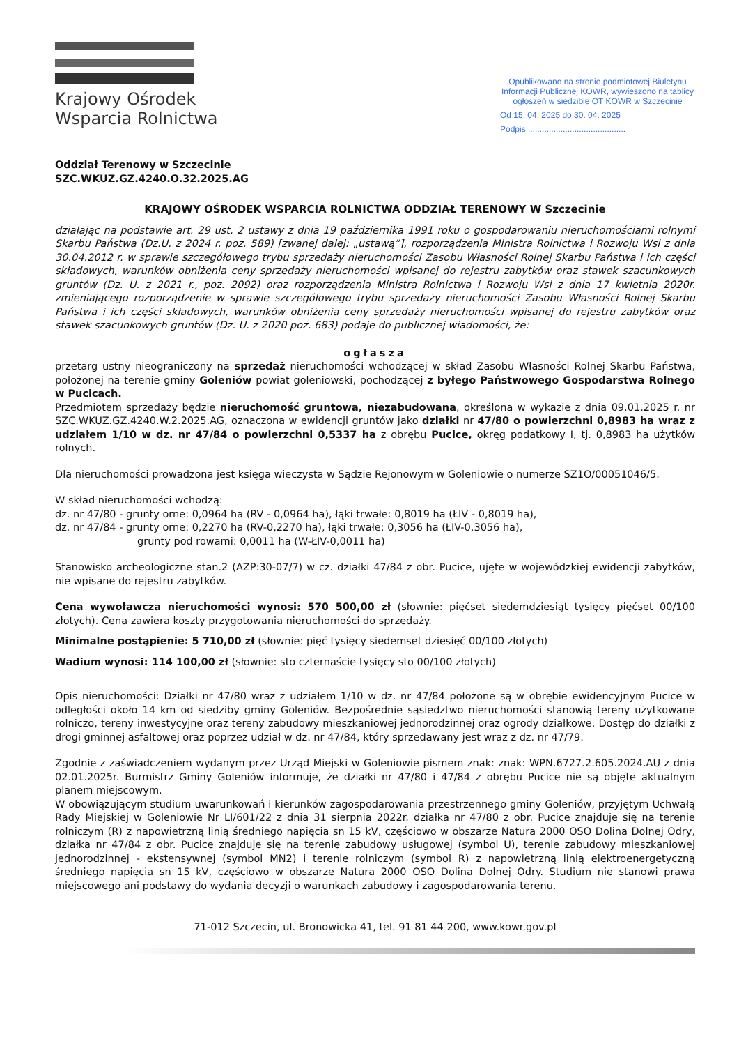Krajowy Ośrodek
Wsparcia Rolnictwa
Opublikowano na stronie podmiotowej Biuletynu Informacji Publicznej KOWR, wywieszono na tablicy ogłoszeń w siedzibie OT KOWR w Szczecinie
Od 15. 04. 2025 do 30. 04. 2025
Podpis ..........................................
Oddział Terenowy w Szczecinie
SZC.WKUZ.GZ.4240.O.32.2025.AG
KRAJOWY OŚRODEK WSPARCIA ROLNICTWA ODDZIAŁ TERENOWY W Szczecinie
działając na podstawie art. 29 ust. 2 ustawy z dnia 19 października 1991 roku o gospodarowaniu nieruchomościami rolnymi Skarbu Państwa (Dz.U. z 2024 r. poz. 589) [zwanej dalej: „ustawą”], rozporządzenia Ministra Rolnictwa i Rozwoju Wsi z dnia 30.04.2012 r. w sprawie szczegółowego trybu sprzedaży nieruchomości Zasobu Własności Rolnej Skarbu Państwa i ich części składowych, warunków obniżenia ceny sprzedaży nieruchomości wpisanej do rejestru zabytków oraz stawek szacunkowych gruntów (Dz. U. z 2021 r., poz. 2092) oraz rozporządzenia Ministra Rolnictwa i Rozwoju Wsi z dnia 17 kwietnia 2020r. zmieniającego rozporządzenie w sprawie szczegółowego trybu sprzedaży nieruchomości Zasobu Własności Rolnej Skarbu Państwa i ich części składowych, warunków obniżenia ceny sprzedaży nieruchomości wpisanej do rejestru zabytków oraz stawek szacunkowych gruntów (Dz. U. z 2020 poz. 683) podaje do publicznej wiadomości, że:
ogłasza
przetarg ustny nieograniczony na sprzedaż nieruchomości wchodzącej w skład Zasobu Własności Rolnej Skarbu Państwa, położonej na terenie gminy Goleniów powiat goleniowski, pochodzącej z byłego Państwowego Gospodarstwa Rolnego w Pucicach.
Przedmiotem sprzedaży będzie nieruchomość gruntowa, niezabudowana, określona w wykazie z dnia 09.01.2025 r. nr SZC.WKUZ.GZ.4240.W.2.2025.AG, oznaczona w ewidencji gruntów jako działki nr 47/80 o powierzchni 0,8983 ha wraz z udziałem 1/10 w dz. nr 47/84 o powierzchni 0,5337 ha z obrębu Pucice, okręg podatkowy I, tj. 0,8983 ha użytków rolnych.
Dla nieruchomości prowadzona jest księga wieczysta w Sądzie Rejonowym w Goleniowie o numerze SZ1O/00051046/5.
W skład nieruchomości wchodzą:
dz. nr 47/80 - grunty orne: 0,0964 ha (RV - 0,0964 ha), łąki trwałe: 0,8019 ha (ŁIV - 0,8019 ha),
dz. nr 47/84 - grunty orne: 0,2270 ha (RV-0,2270 ha), łąki trwałe: 0,3056 ha (ŁIV-0,3056 ha),
grunty pod rowami: 0,0011 ha (W-ŁIV-0,0011 ha)
Stanowisko archeologiczne stan.2 (AZP:30-07/7) w cz. działki 47/84 z obr. Pucice, ujęte w wojewódzkiej ewidencji zabytków, nie wpisane do rejestru zabytków.
Cena wywoławcza nieruchomości wynosi: 570 500,00 zł (słownie: pięćset siedemdziesiąt tysięcy pięćset 00/100 złotych). Cena zawiera koszty przygotowania nieruchomości do sprzedaży.
Minimalne postąpienie: 5 710,00 zł (słownie: pięć tysięcy siedemset dziesięć 00/100 złotych)
Wadium wynosi: 114 100,00 zł (słownie: sto czternaście tysięcy sto 00/100 złotych)
Opis nieruchomości: Działki nr 47/80 wraz z udziałem 1/10 w dz. nr 47/84 położone są w obrębie ewidencyjnym Pucice w odległości około 14 km od siedziby gminy Goleniów. Bezpośrednie sąsiedztwo nieruchomości stanowią tereny użytkowane rolniczo, tereny inwestycyjne oraz tereny zabudowy mieszkaniowej jednorodzinnej oraz ogrody działkowe. Dostęp do działki z drogi gminnej asfaltowej oraz poprzez udział w dz. nr 47/84, który sprzedawany jest wraz z dz. nr 47/79.
Zgodnie z zaświadczeniem wydanym przez Urząd Miejski w Goleniowie pismem znak: znak: WPN.6727.2.605.2024.AU z dnia 02.01.2025r. Burmistrz Gminy Goleniów informuje, że działki nr 47/80 i 47/84 z obrębu Pucice nie są objęte aktualnym planem miejscowym.
W obowiązującym studium uwarunkowań i kierunków zagospodarowania przestrzennego gminy Goleniów, przyjętym Uchwałą Rady Miejskiej w Goleniowie Nr LI/601/22 z dnia 31 sierpnia 2022r. działka nr 47/80 z obr. Pucice znajduje się na terenie rolniczym (R) z napowietrzną linią średniego napięcia sn 15 kV, częściowo w obszarze Natura 2000 OSO Dolina Dolnej Odry, działka nr 47/84 z obr. Pucice znajduje się na terenie zabudowy usługowej (symbol U), terenie zabudowy mieszkaniowej jednorodzinnej - ekstensywnej (symbol MN2) i terenie rolniczym (symbol R) z napowietrzną linią elektroenergetyczną średniego napięcia sn 15 kV, częściowo w obszarze Natura 2000 OSO Dolina Dolnej Odry. Studium nie stanowi prawa miejscowego ani podstawy do wydania decyzji o warunkach zabudowy i zagospodarowania terenu.
71-012 Szczecin, ul. Bronowicka 41, tel. 91 81 44 200, www.kowr.gov.pl